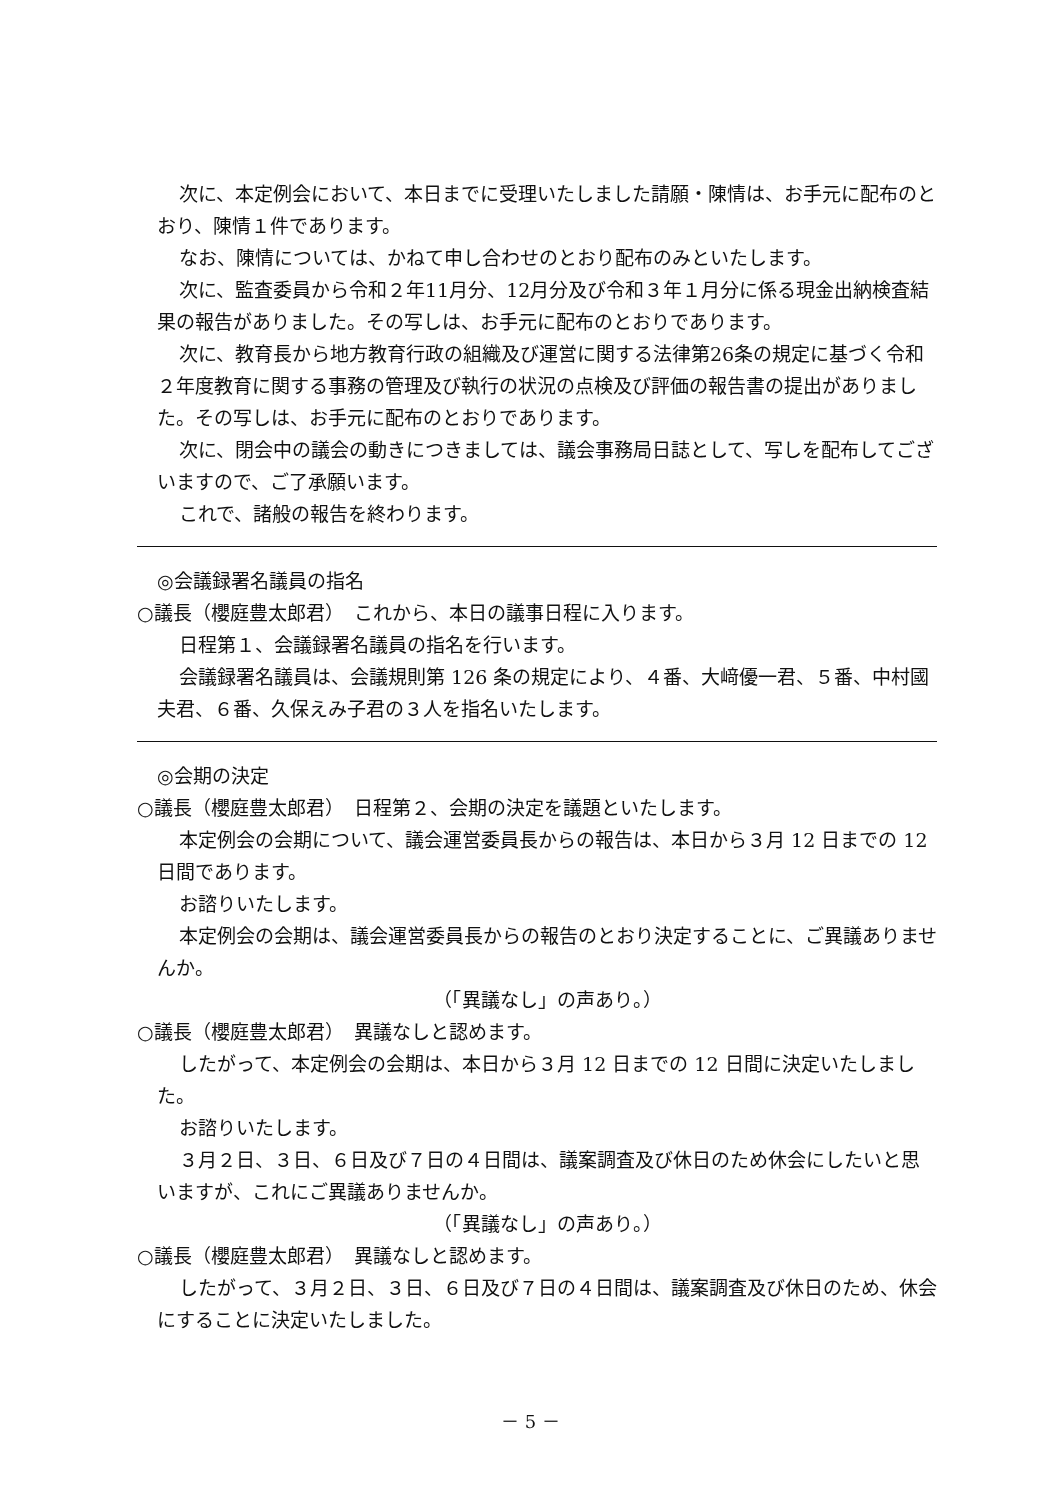次に、本定例会において、本日までに受理いたしました請願・陳情は、お手元に配布のとおり、陳情１件であります。
なお、陳情については、かねて申し合わせのとおり配布のみといたします。
次に、監査委員から令和２年11月分、12月分及び令和３年１月分に係る現金出納検査結果の報告がありました。その写しは、お手元に配布のとおりであります。
次に、教育長から地方教育行政の組織及び運営に関する法律第26条の規定に基づく令和２年度教育に関する事務の管理及び執行の状況の点検及び評価の報告書の提出がありました。その写しは、お手元に配布のとおりであります。
次に、閉会中の議会の動きにつきましては、議会事務局日誌として、写しを配布してございますので、ご了承願います。
これで、諸般の報告を終わります。
◎会議録署名議員の指名
○議長（櫻庭豊太郎君）　これから、本日の議事日程に入ります。
日程第１、会議録署名議員の指名を行います。
会議録署名議員は、会議規則第 126 条の規定により、４番、大﨑優一君、５番、中村國夫君、６番、久保えみ子君の３人を指名いたします。
◎会期の決定
○議長（櫻庭豊太郎君）　日程第２、会期の決定を議題といたします。
本定例会の会期について、議会運営委員長からの報告は、本日から３月 12 日までの 12 日間であります。
お諮りいたします。
本定例会の会期は、議会運営委員長からの報告のとおり決定することに、ご異議ありませんか。
（「異議なし」の声あり。）
○議長（櫻庭豊太郎君）　異議なしと認めます。
したがって、本定例会の会期は、本日から３月 12 日までの 12 日間に決定いたしました。
お諮りいたします。
３月２日、３日、６日及び７日の４日間は、議案調査及び休日のため休会にしたいと思いますが、これにご異議ありませんか。
（「異議なし」の声あり。）
○議長（櫻庭豊太郎君）　異議なしと認めます。
したがって、３月２日、３日、６日及び７日の４日間は、議案調査及び休日のため、休会にすることに決定いたしました。
－ 5 －